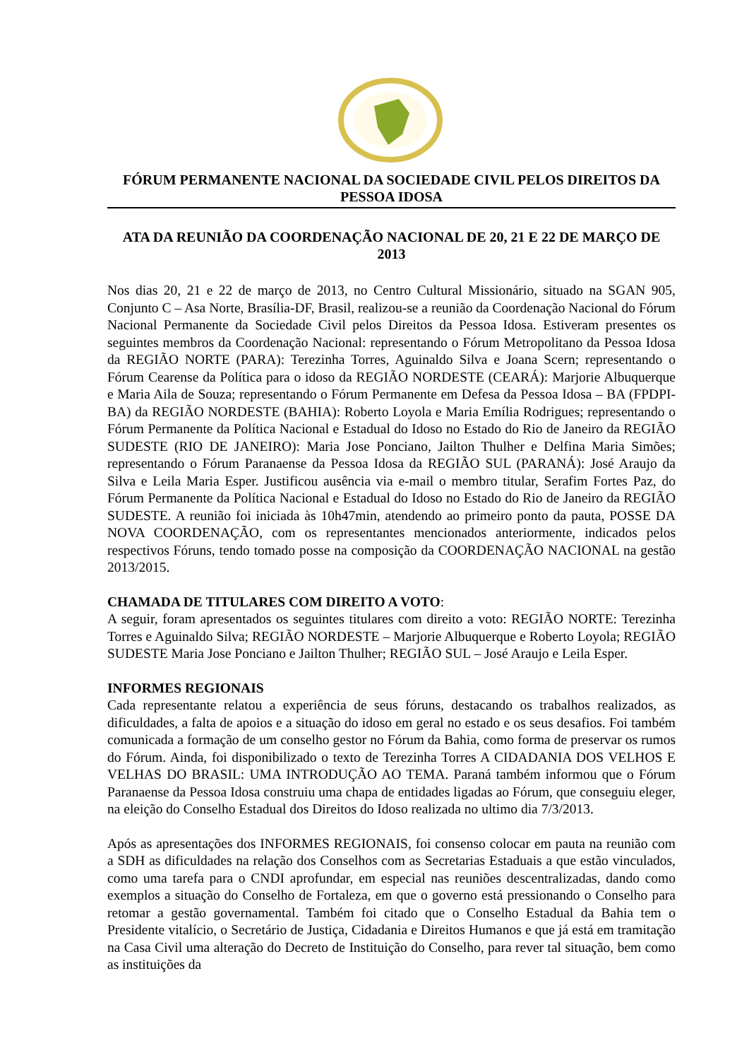FÓRUM PERMANENTE NACIONAL DA SOCIEDADE CIVIL PELOS DIREITOS DA PESSOA IDOSA
ATA DA REUNIÃO DA COORDENAÇÃO NACIONAL DE 20, 21 E 22 DE MARÇO DE 2013
Nos dias 20, 21 e 22 de março de 2013, no Centro Cultural Missionário, situado na SGAN 905, Conjunto C – Asa Norte, Brasília-DF, Brasil, realizou-se a reunião da Coordenação Nacional do Fórum Nacional Permanente da Sociedade Civil pelos Direitos da Pessoa Idosa. Estiveram presentes os seguintes membros da Coordenação Nacional: representando o Fórum Metropolitano da Pessoa Idosa da REGIÃO NORTE (PARA): Terezinha Torres, Aguinaldo Silva e Joana Scern; representando o Fórum Cearense da Política para o idoso da REGIÃO NORDESTE (CEARÁ): Marjorie Albuquerque e Maria Aila de Souza; representando o Fórum Permanente em Defesa da Pessoa Idosa – BA (FPDPI-BA) da REGIÃO NORDESTE (BAHIA): Roberto Loyola e Maria Emília Rodrigues; representando o Fórum Permanente da Política Nacional e Estadual do Idoso no Estado do Rio de Janeiro da REGIÃO SUDESTE (RIO DE JANEIRO): Maria Jose Ponciano, Jailton Thulher e Delfina Maria Simões; representando o Fórum Paranaense da Pessoa Idosa da REGIÃO SUL (PARANÁ): José Araujo da Silva e Leila Maria Esper. Justificou ausência via e-mail o membro titular, Serafim Fortes Paz, do Fórum Permanente da Política Nacional e Estadual do Idoso no Estado do Rio de Janeiro da REGIÃO SUDESTE. A reunião foi iniciada às 10h47min, atendendo ao primeiro ponto da pauta, POSSE DA NOVA COORDENAÇÃO, com os representantes mencionados anteriormente, indicados pelos respectivos Fóruns, tendo tomado posse na composição da COORDENAÇÃO NACIONAL na gestão 2013/2015.
CHAMADA DE TITULARES COM DIREITO A VOTO:
A seguir, foram apresentados os seguintes titulares com direito a voto: REGIÃO NORTE: Terezinha Torres e Aguinaldo Silva; REGIÃO NORDESTE – Marjorie Albuquerque e Roberto Loyola; REGIÃO SUDESTE Maria Jose Ponciano e Jailton Thulher; REGIÃO SUL – José Araujo e Leila Esper.
INFORMES REGIONAIS
Cada representante relatou a experiência de seus fóruns, destacando os trabalhos realizados, as dificuldades, a falta de apoios e a situação do idoso em geral no estado e os seus desafios. Foi também comunicada a formação de um conselho gestor no Fórum da Bahia, como forma de preservar os rumos do Fórum. Ainda, foi disponibilizado o texto de Terezinha Torres A CIDADANIA DOS VELHOS E VELHAS DO BRASIL: UMA INTRODUÇÃO AO TEMA. Paraná também informou que o Fórum Paranaense da Pessoa Idosa construiu uma chapa de entidades ligadas ao Fórum, que conseguiu eleger, na eleição do Conselho Estadual dos Direitos do Idoso realizada no ultimo dia 7/3/2013.
Após as apresentações dos INFORMES REGIONAIS, foi consenso colocar em pauta na reunião com a SDH as dificuldades na relação dos Conselhos com as Secretarias Estaduais a que estão vinculados, como uma tarefa para o CNDI aprofundar, em especial nas reuniões descentralizadas, dando como exemplos a situação do Conselho de Fortaleza, em que o governo está pressionando o Conselho para retomar a gestão governamental. Também foi citado que o Conselho Estadual da Bahia tem o Presidente vitalício, o Secretário de Justiça, Cidadania e Direitos Humanos e que já está em tramitação na Casa Civil uma alteração do Decreto de Instituição do Conselho, para rever tal situação, bem como as instituições da